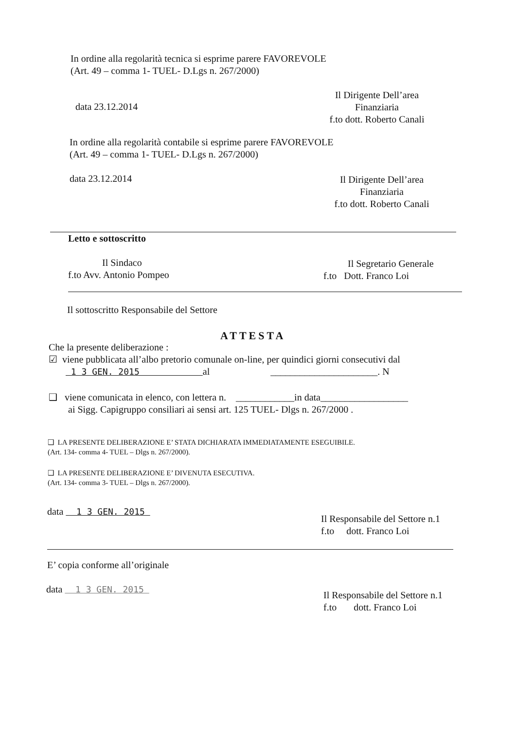In ordine alla regolarità tecnica si esprime parere FAVOREVOLE
(Art. 49 – comma 1- TUEL- D.Lgs n. 267/2000)
data 23.12.2014
Il Dirigente Dell’area
Finanziaria
f.to dott. Roberto Canali
In ordine alla regolarità contabile si esprime parere FAVOREVOLE
(Art. 49 – comma 1- TUEL- D.Lgs n. 267/2000)
data 23.12.2014
Il Dirigente Dell’area
Finanziaria
f.to dott. Roberto Canali
Letto e sottoscritto
Il Sindaco
f.to Avv. Antonio Pompeo
Il Segretario Generale
f.to Dott. Franco Loi
Il sottoscritto Responsabile del Settore
ATTESTA
Che la presente deliberazione :
☑ viene pubblicata all’albo pretorio comunale on-line, per quindici giorni consecutivi dal
1 3 GEN. 2015 al ______________________. N
❑ viene comunicata in elenco, con lettera n. ____________in data__________________
ai Sigg. Capigruppo consiliari ai sensi art. 125 TUEL- Dlgs n. 267/2000 .
❑ LA PRESENTE DELIBERAZIONE E’ STATA DICHIARATA IMMEDIATAMENTE ESEGUIBILE.
(Art. 134- comma 4- TUEL – Dlgs n. 267/2000).
❑ LA PRESENTE DELIBERAZIONE E’ DIVENUTA ESECUTIVA.
(Art. 134- comma 3- TUEL – Dlgs n. 267/2000).
data 1 3 GEN. 2015
Il Responsabile del Settore n.1
f.to dott. Franco Loi
E’ copia conforme all’originale
data 1 3 GEN. 2015
Il Responsabile del Settore n.1
f.to dott. Franco Loi